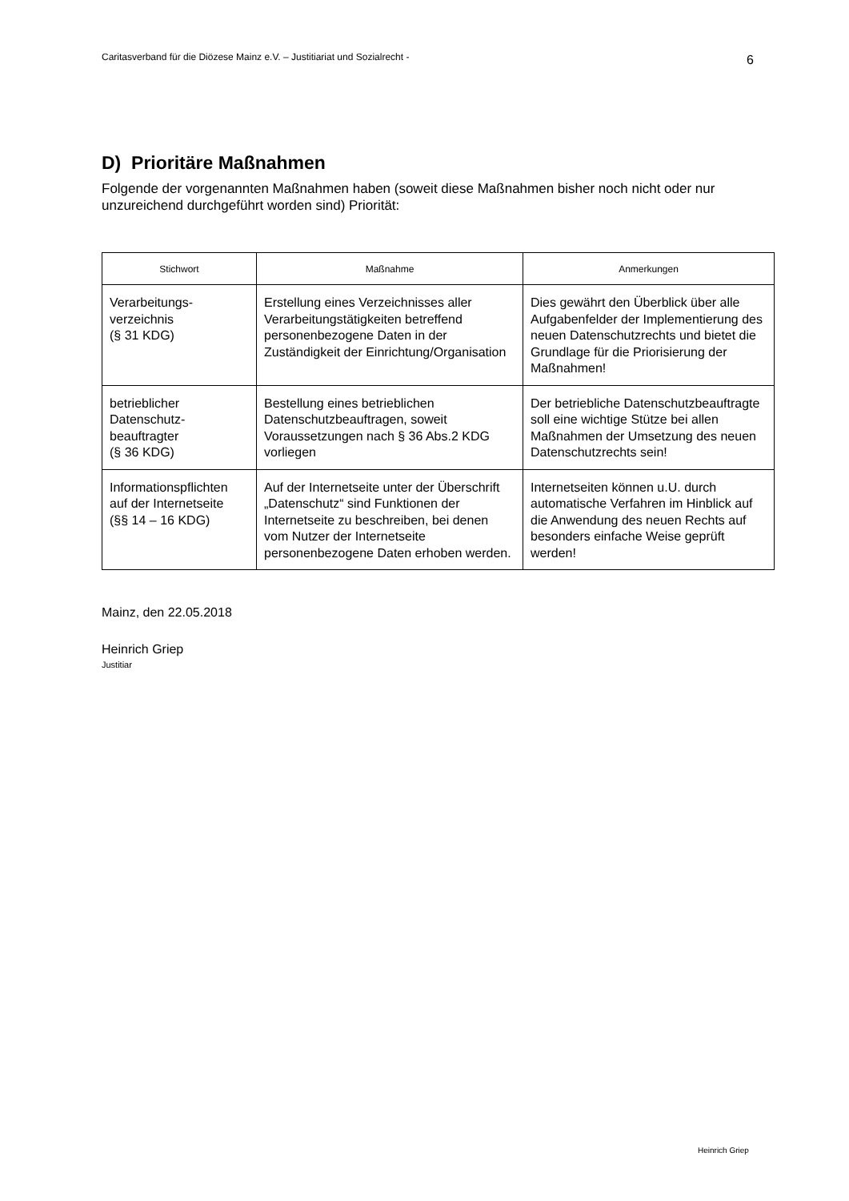Caritasverband für die Diözese Mainz e.V. – Justitiariat und Sozialrecht - 6
D) Prioritäre Maßnahmen
Folgende der vorgenannten Maßnahmen haben (soweit diese Maßnahmen bisher noch nicht oder nur unzureichend durchgeführt worden sind) Priorität:
| Stichwort | Maßnahme | Anmerkungen |
| --- | --- | --- |
| Verarbeitungs- verzeichnis (§ 31 KDG) | Erstellung eines Verzeichnisses aller Verarbeitungstätigkeiten betreffend personenbezogene Daten in der Zuständigkeit der Einrichtung/Organisation | Dies gewährt den Überblick über alle Aufgabenfelder der Implementierung des neuen Datenschutzrechts und bietet die Grundlage für die Priorisierung der Maßnahmen! |
| betrieblicher Datenschutz- beauftragter (§ 36 KDG) | Bestellung eines betrieblichen Datenschutzbeauftragen, soweit Voraussetzungen nach § 36 Abs.2 KDG vorliegen | Der betriebliche Datenschutzbeauftragte soll eine wichtige Stütze bei allen Maßnahmen der Umsetzung des neuen Datenschutzrechts sein! |
| Informationspflichten auf der Internetseite (§§ 14 – 16 KDG) | Auf der Internetseite unter der Überschrift „Datenschutz“ sind Funktionen der Internetseite zu beschreiben, bei denen vom Nutzer der Internetseite personenbezogene Daten erhoben werden. | Internetseiten können u.U. durch automatische Verfahren im Hinblick auf die Anwendung des neuen Rechts auf besonders einfache Weise geprüft werden! |
Mainz, den 22.05.2018
Heinrich Griep
Justitiar
Heinrich Griep